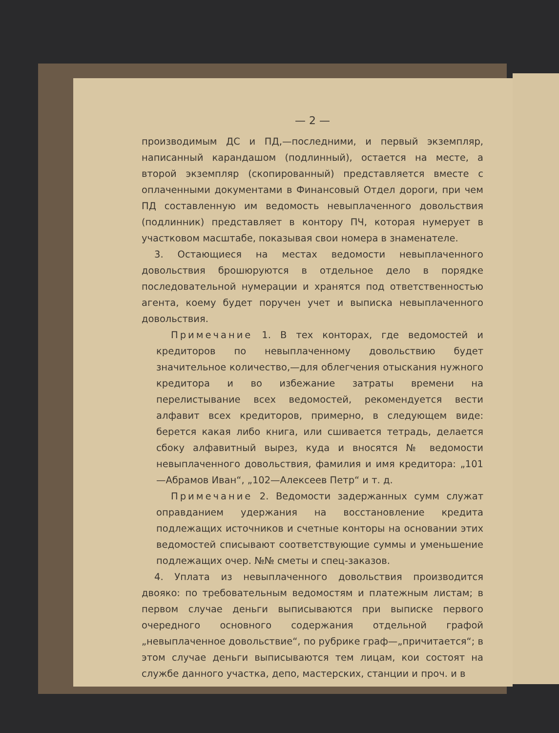— 2 —
производимым ДС и ПД,—последними, и первый экземпляр, написанный карандашом (подлинный), остается на месте, а второй экземпляр (скопированный) представляется вместе с оплаченными документами в Финансовый Отдел дороги, при чем ПД составленную им ведомость невыплаченного довольствия (подлинник) представляет в контору ПЧ, которая нумерует в участковом масштабе, показывая свои номера в знаменателе.
3. Остающиеся на местах ведомости невыплаченного довольствия брошюруются в отдельное дело в порядке последовательной нумерации и хранятся под ответственностью агента, коему будет поручен учет и выписка невыплаченного довольствия.
Примечание 1. В тех конторах, где ведомостей и кредиторов по невыплаченному довольствию будет значительное количество,—для облегчения отыскания нужного кредитора и во избежание затраты времени на перелистывание всех ведомостей, рекомендуется вести алфавит всех кредиторов, примерно, в следующем виде: берется какая либо книга, или сшивается тетрадь, делается сбоку алфавитный вырез, куда и вносятся № ведомости невыплаченного довольствия, фамилия и имя кредитора: „101—Абрамов Иван“, „102—Алексеев Петр“ и т. д.
Примечание 2. Ведомости задержанных сумм служат оправданием удержания на восстановление кредита подлежащих источников и счетные конторы на основании этих ведомостей списывают соответствующие суммы и уменьшение подлежащих очер. №№ сметы и спец-заказов.
4. Уплата из невыплаченного довольствия производится двояко: по требовательным ведомостям и платежным листам; в первом случае деньги выписываются при выписке первого очередного основного содержания отдельной графой „невыплаченное довольствие“, по рубрике граф—„причитается“; в этом случае деньги выписываются тем лицам, кои состоят на службе данного участка, депо, мастерских, станции и проч. и в